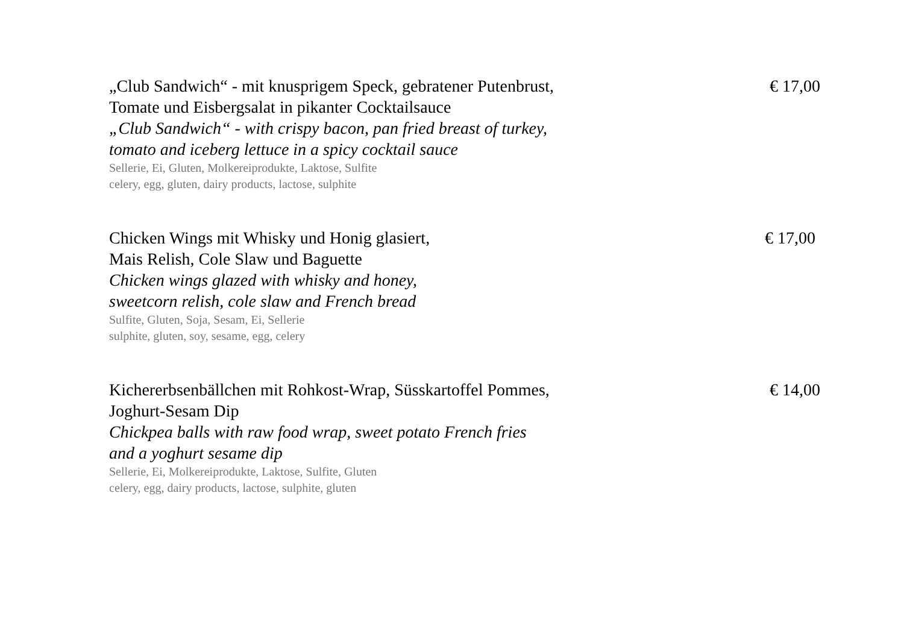„Club Sandwich“ - mit knusprigem Speck, gebratener Putenbrust,
Tomate und Eisbergsalat in pikanter Cocktailsauce
„Club Sandwich“ - with crispy bacon, pan fried breast of turkey,
tomato and iceberg lettuce in a spicy cocktail sauce
Sellerie, Ei, Gluten, Molkereiprodukte, Laktose, Sulfite
celery, egg, gluten, dairy products, lactose, sulphite
€ 17,00
Chicken Wings mit Whisky und Honig glasiert,
Mais Relish, Cole Slaw und Baguette
Chicken wings glazed with whisky and honey,
sweetcorn relish, cole slaw and French bread
Sulfite, Gluten, Soja, Sesam, Ei, Sellerie
sulphite, gluten, soy, sesame, egg, celery
€ 17,00
Kichererbsenbällchen mit Rohkost-Wrap, Süsskartoffel Pommes,
Joghurt-Sesam Dip
Chickpea balls with raw food wrap, sweet potato French fries
and a yoghurt sesame dip
Sellerie, Ei, Molkereiprodukte, Laktose, Sulfite, Gluten
celery, egg, dairy products, lactose, sulphite, gluten
€ 14,00